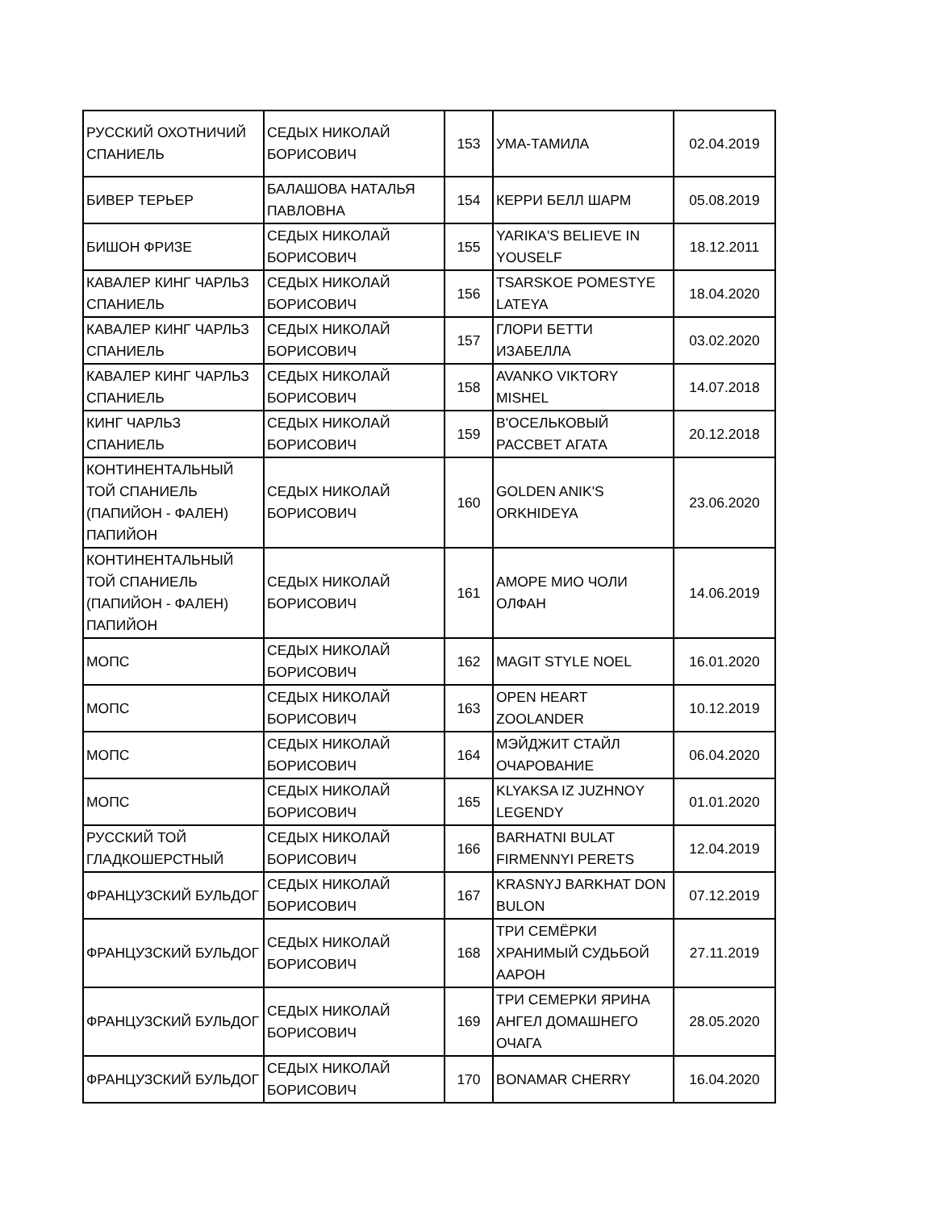| РУССКИЙ ОХОТНИЧИЙ СПАНИЕЛЬ | СЕДЫХ НИКОЛАЙ БОРИСОВИЧ | 153 | УМА-ТАМИЛА | 02.04.2019 |
| БИВЕР ТЕРЬЕР | БАЛАШОВА НАТАЛЬЯ ПАВЛОВНА | 154 | КЕРРИ БЕЛЛ ШАРМ | 05.08.2019 |
| БИШОН ФРИЗЕ | СЕДЫХ НИКОЛАЙ БОРИСОВИЧ | 155 | YARIKA'S BELIEVE IN YOUSELF | 18.12.2011 |
| КАВАЛЕР КИНГ ЧАРЛЬЗ СПАНИЕЛЬ | СЕДЫХ НИКОЛАЙ БОРИСОВИЧ | 156 | TSARSKOE POMESTYE LATEYA | 18.04.2020 |
| КАВАЛЕР КИНГ ЧАРЛЬЗ СПАНИЕЛЬ | СЕДЫХ НИКОЛАЙ БОРИСОВИЧ | 157 | ГЛОРИ БЕТТИ ИЗАБЕЛЛА | 03.02.2020 |
| КАВАЛЕР КИНГ ЧАРЛЬЗ СПАНИЕЛЬ | СЕДЫХ НИКОЛАЙ БОРИСОВИЧ | 158 | AVANKO VIKTORY MISHEL | 14.07.2018 |
| КИНГ ЧАРЛЬЗ СПАНИЕЛЬ | СЕДЫХ НИКОЛАЙ БОРИСОВИЧ | 159 | В'ОСЕЛЬКОВЫЙ РАССВЕТ АГАТА | 20.12.2018 |
| КОНТИНЕНТАЛЬНЫЙ ТОЙ СПАНИЕЛЬ (ПАПИЙОН - ФАЛЕН) ПАПИЙОН | СЕДЫХ НИКОЛАЙ БОРИСОВИЧ | 160 | GOLDEN ANIK'S ORKHIDEYA | 23.06.2020 |
| КОНТИНЕНТАЛЬНЫЙ ТОЙ СПАНИЕЛЬ (ПАПИЙОН - ФАЛЕН) ПАПИЙОН | СЕДЫХ НИКОЛАЙ БОРИСОВИЧ | 161 | АМОРЕ МИО ЧОЛИ ОЛФАН | 14.06.2019 |
| МОПС | СЕДЫХ НИКОЛАЙ БОРИСОВИЧ | 162 | MAGIT STYLE NOEL | 16.01.2020 |
| МОПС | СЕДЫХ НИКОЛАЙ БОРИСОВИЧ | 163 | OPEN HEART ZOOLANDER | 10.12.2019 |
| МОПС | СЕДЫХ НИКОЛАЙ БОРИСОВИЧ | 164 | МЭЙДЖИТ СТАЙЛ ОЧАРОВАНИЕ | 06.04.2020 |
| МОПС | СЕДЫХ НИКОЛАЙ БОРИСОВИЧ | 165 | KLYAKSA IZ JUZHNOY LEGENDY | 01.01.2020 |
| РУССКИЙ ТОЙ ГЛАДКОШЕРСТНЫЙ | СЕДЫХ НИКОЛАЙ БОРИСОВИЧ | 166 | BARHATNI BULAT FIRMENNYI PERETS | 12.04.2019 |
| ФРАНЦУЗСКИЙ БУЛЬДОГ | СЕДЫХ НИКОЛАЙ БОРИСОВИЧ | 167 | KRASNYJ BARKHAT DON BULON | 07.12.2019 |
| ФРАНЦУЗСКИЙ БУЛЬДОГ | СЕДЫХ НИКОЛАЙ БОРИСОВИЧ | 168 | ТРИ СЕМЁРКИ ХРАНИМЫЙ СУДЬБОЙ ААРОН | 27.11.2019 |
| ФРАНЦУЗСКИЙ БУЛЬДОГ | СЕДЫХ НИКОЛАЙ БОРИСОВИЧ | 169 | ТРИ СЕМЕРКИ ЯРИНА АНГЕЛ ДОМАШНЕГО ОЧАГА | 28.05.2020 |
| ФРАНЦУЗСКИЙ БУЛЬДОГ | СЕДЫХ НИКОЛАЙ БОРИСОВИЧ | 170 | BONAMAR CHERRY | 16.04.2020 |